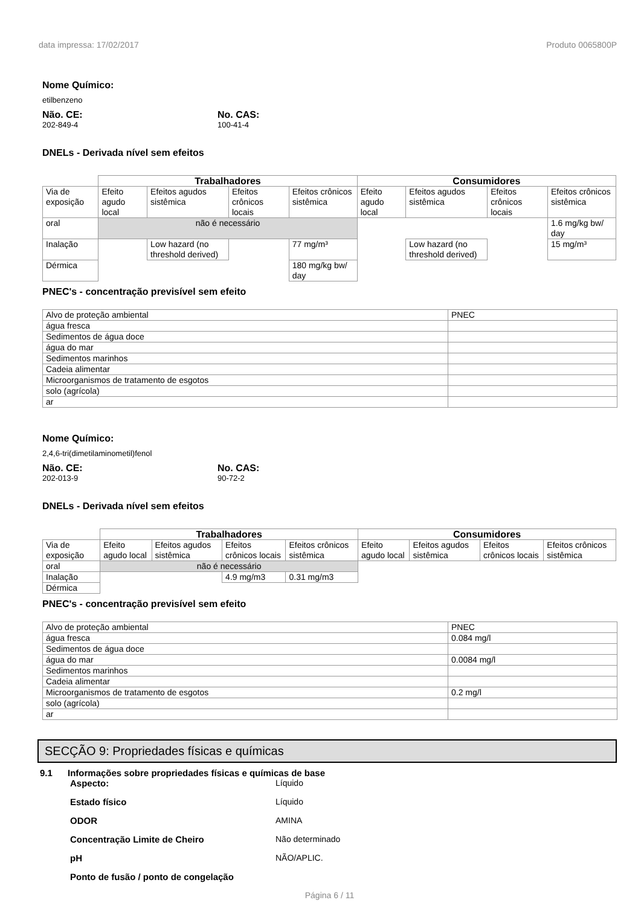data impressa: 17/02/2017 Produto 0065800P
Nome Químico:
etilbenzeno
Não. CE:
202-849-4
No. CAS:
100-41-4
DNELs - Derivada nível sem efeitos
| | Trabalhadores | | | | Consumidores | | | |
| Via de exposição | Efeito agudo local | Efeitos agudos sistêmica | Efeitos crônicos locais | Efeitos crônicos sistêmica | Efeito agudo local | Efeitos agudos sistêmica | Efeitos crônicos locais | Efeitos crônicos sistêmica |
| oral | não é necessário | | | | | | | 1.6 mg/kg bw/ day |
| Inalação | | Low hazard (no threshold derived) | | 77 mg/m³ | | Low hazard (no threshold derived) | | 15 mg/m³ |
| Dérmica | | | | 180 mg/kg bw/ day | | | | |
PNEC's - concentração previsível sem efeito
| Alvo de proteção ambiental | PNEC |
| água fresca | |
| Sedimentos de água doce | |
| água do mar | |
| Sedimentos marinhos | |
| Cadeia alimentar | |
| Microorganismos de tratamento de esgotos | |
| solo (agrícola) | |
| ar | |
Nome Químico:
2,4,6-tri(dimetilaminometil)fenol
Não. CE:
202-013-9
No. CAS:
90-72-2
DNELs - Derivada nível sem efeitos
| | Trabalhadores | | | | Consumidores | | | |
| Via de exposição | Efeito agudo local | Efeitos agudos sistêmica | Efeitos crônicos locais | Efeitos crônicos sistêmica | Efeito agudo local | Efeitos agudos sistêmica | Efeitos crônicos locais | Efeitos crônicos sistêmica |
| oral | não é necessário | | | | | | | |
| Inalação | | | 4.9 mg/m3 | 0.31 mg/m3 | | | | |
| Dérmica | | | | | | | | |
PNEC's - concentração previsível sem efeito
| Alvo de proteção ambiental | PNEC |
| água fresca | 0.084 mg/l |
| Sedimentos de água doce | |
| água do mar | 0.0084 mg/l |
| Sedimentos marinhos | |
| Cadeia alimentar | |
| Microorganismos de tratamento de esgotos | 0.2 mg/l |
| solo (agrícola) | |
| ar | |
SECÇÃO 9: Propriedades físicas e químicas
9.1 Informações sobre propriedades físicas e químicas de base
Aspecto: Líquido
Estado físico Líquido
ODOR AMINA
Concentração Limite de Cheiro Não determinado
pH NÃO/APLIC.
Ponto de fusão / ponto de congelação
Página 6 / 11